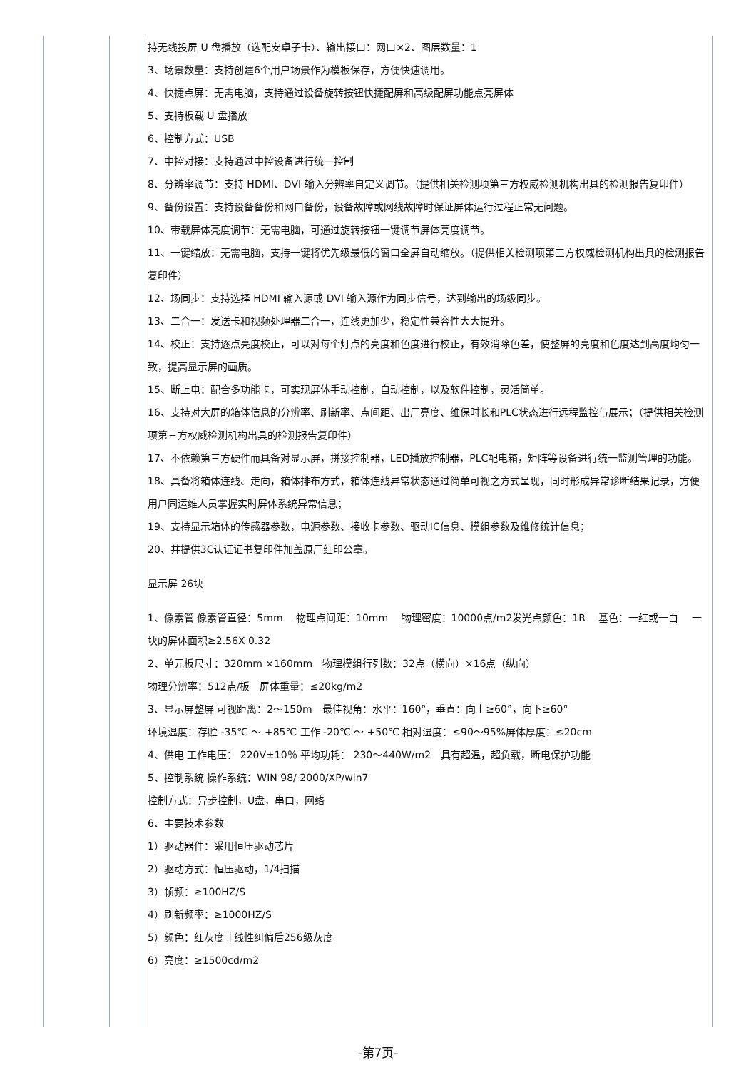| | | 持无线投屏 U 盘播放（选配安卓子卡）、输出接口：网口×2、图层数量：1 3、场景数量：支持创建6个用户场景作为模板保存，方便快速调用。 4、快捷点屏：无需电脑，支持通过设备旋转按钮快捷配屏和高级配屏功能点亮屏体 5、支持板载 U 盘播放 6、控制方式：USB 7、中控对接：支持通过中控设备进行统一控制 8、分辨率调节：支持 HDMI、DVI 输入分辨率自定义调节。（提供相关检测项第三方权威检测机构出具的检测报告复印件） 9、备份设置：支持设备备份和网口备份，设备故障或网线故障时保证屏体运行过程正常无问题。 10、带载屏体亮度调节：无需电脑，可通过旋转按钮一键调节屏体亮度调节。 11、一键缩放：无需电脑，支持一键将优先级最低的窗口全屏自动缩放。（提供相关检测项第三方权威检测机构出具的检测报告复印件） 12、场同步：支持选择 HDMI 输入源或 DVI 输入源作为同步信号，达到输出的场级同步。 13、二合一：发送卡和视频处理器二合一，连线更加少，稳定性兼容性大大提升。 14、校正：支持逐点亮度校正，可以对每个灯点的亮度和色度进行校正，有效消除色差，使整屏的亮度和色度达到高度均匀一致，提高显示屏的画质。 15、断上电：配合多功能卡，可实现屏体手动控制，自动控制，以及软件控制，灵活简单。 16、支持对大屏的箱体信息的分辨率、刷新率、点间距、出厂亮度、维保时长和PLC状态进行远程监控与展示；（提供相关检测项第三方权威检测机构出具的检测报告复印件） 17、不依赖第三方硬件而具备对显示屏，拼接控制器，LED播放控制器，PLC配电箱，矩阵等设备进行统一监测管理的功能。 18、具备将箱体连线、走向，箱体排布方式，箱体连线异常状态通过简单可视之方式呈现，同时形成异常诊断结果记录，方便用户同运维人员掌握实时屏体系统异常信息； 19、支持显示箱体的传感器参数，电源参数、接收卡参数、驱动IC信息、模组参数及维修统计信息； 20、并提供3C认证证书复印件加盖原厂红印公章。 显示屏 26块 1、像素管 像素管直径：5mm 物理点间距：10mm 物理密度：10000点/m2发光点颜色：1R 基色：一红或一白 一块的屏体面积≥2.56X 0.32 2、单元板尺寸：320mm ×160mm 物理模组行列数：32点（横向）×16点（纵向） 物理分辨率：512点/板 屏体重量：≤20kg/m2 3、显示屏整屏 可视距离：2～150m 最佳视角：水平：160°，垂直：向上≥60°，向下≥60° 环境温度：存贮 -35℃ ～ +85℃ 工作 -20℃ ～ +50℃ 相对湿度：≤90～95%屏体厚度：≤20cm 4、供电 工作电压： 220V±10％ 平均功耗： 230～440W/m2 具有超温，超负载，断电保护功能 5、控制系统 操作系统：WIN 98/ 2000/XP/win7 控制方式：异步控制，U盘，串口，网络 6、主要技术参数 1）驱动器件：采用恒压驱动芯片 2）驱动方式：恒压驱动，1/4扫描 3）帧频：≥100HZ/S 4）刷新频率：≥1000HZ/S 5）颜色：红灰度非线性纠偏后256级灰度 6）亮度：≥1500cd/m2 |
-第7页-